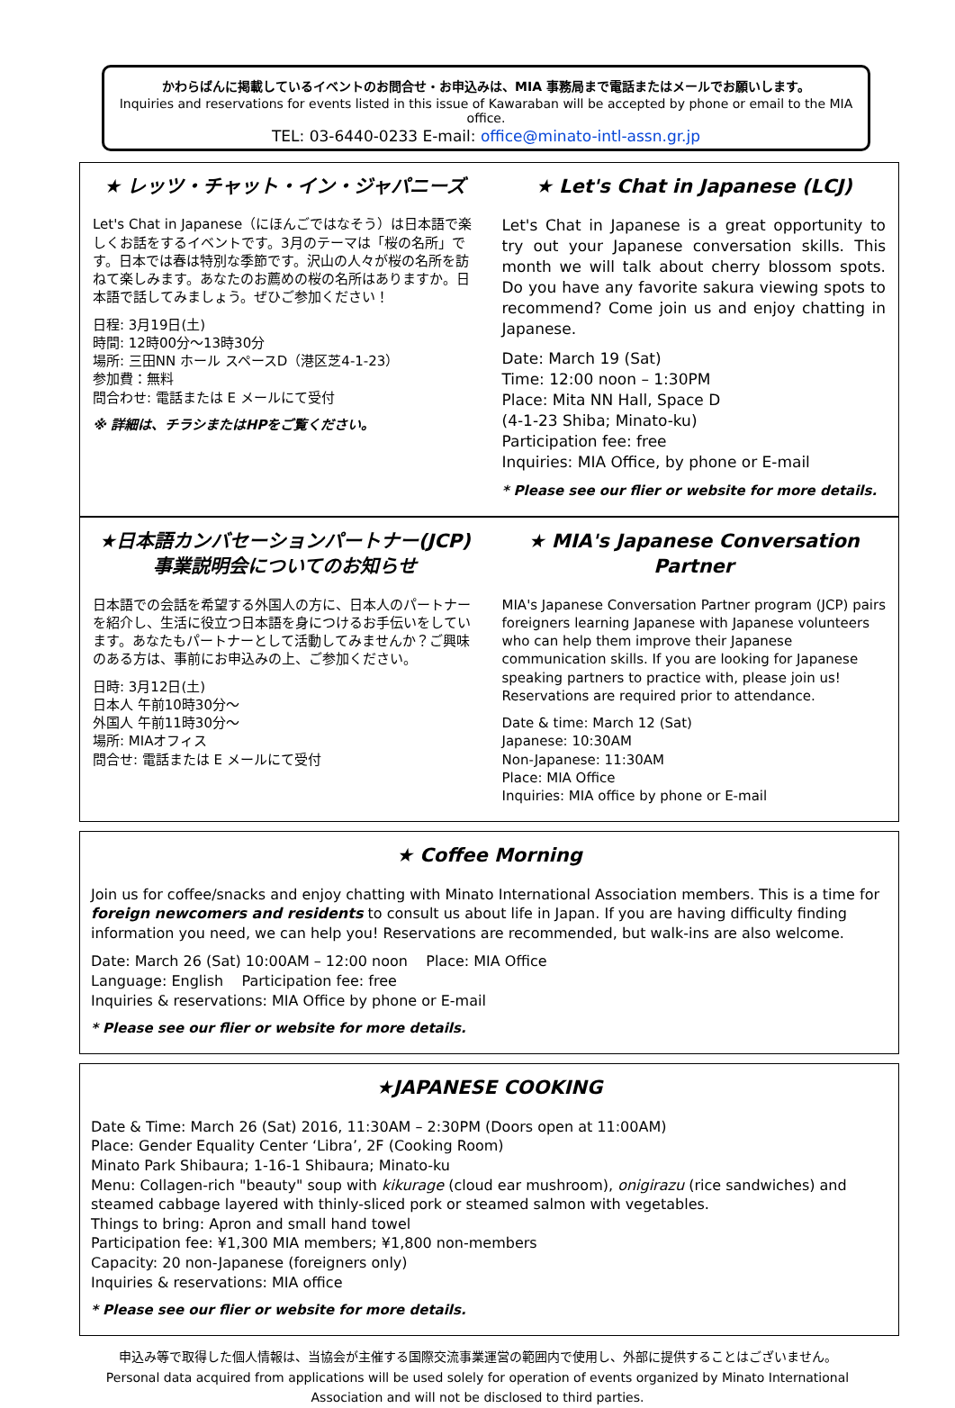かわらばんに掲載しているイベントのお問合せ・お申込みは、MIA 事務局まで電話またはメールでお願いします。
Inquiries and reservations for events listed in this issue of Kawaraban will be accepted by phone or email to the MIA office.
TEL: 03-6440-0233 E-mail: office@minato-intl-assn.gr.jp
★ レッツ・チャット・イン・ジャパニーズ
Let's Chat in Japanese（にほんごではなそう）は日本語で楽しくお話をするイベントです。3月のテーマは「桜の名所」です。日本では春は特別な季節です。沢山の人々が桜の名所を訪ねて楽しみます。あなたのお薦めの桜の名所はありますか。日本語で話してみましょう。ぜひご参加ください！
日程: 3月19日(土)
時間: 12時00分～13時30分
場所: 三田NN ホール スペースD（港区芝4-1-23）
参加費：無料
問合わせ: 電話または E メールにて受付
※ 詳細は、チラシまたはHPをご覧ください。
★ Let's Chat in Japanese (LCJ)
Let's Chat in Japanese is a great opportunity to try out your Japanese conversation skills. This month we will talk about cherry blossom spots. Do you have any favorite sakura viewing spots to recommend? Come join us and enjoy chatting in Japanese.
Date: March 19 (Sat)
Time: 12:00 noon – 1:30PM
Place: Mita NN Hall, Space D
(4-1-23 Shiba; Minato-ku)
Participation fee: free
Inquiries: MIA Office, by phone or E-mail
* Please see our flier or website for more details.
★日本語カンバセーションパートナー(JCP)
事業説明会についてのお知らせ
日本語での会話を希望する外国人の方に、日本人のパートナーを紹介し、生活に役立つ日本語を身につけるお手伝いをしています。あなたもパートナーとして活動してみませんか？ご興味のある方は、事前にお申込みの上、ご参加ください。
日時: 3月12日(土)
日本人 午前10時30分～
外国人 午前11時30分～
場所: MIAオフィス
問合せ: 電話または E メールにて受付
★ MIA's Japanese Conversation Partner
MIA's Japanese Conversation Partner program (JCP) pairs foreigners learning Japanese with Japanese volunteers who can help them improve their Japanese communication skills. If you are looking for Japanese speaking partners to practice with, please join us! Reservations are required prior to attendance.
Date & time: March 12 (Sat)
Japanese: 10:30AM
Non-Japanese: 11:30AM
Place: MIA Office
Inquiries: MIA office by phone or E-mail
★ Coffee Morning
Join us for coffee/snacks and enjoy chatting with Minato International Association members. This is a time for foreign newcomers and residents to consult us about life in Japan. If you are having difficulty finding information you need, we can help you! Reservations are recommended, but walk-ins are also welcome.
Date: March 26 (Sat) 10:00AM – 12:00 noon Place: MIA Office
Language: English Participation fee: free
Inquiries & reservations: MIA Office by phone or E-mail
* Please see our flier or website for more details.
★JAPANESE COOKING
Date & Time: March 26 (Sat) 2016, 11:30AM – 2:30PM (Doors open at 11:00AM)
Place: Gender Equality Center ‘Libra’, 2F (Cooking Room)
Minato Park Shibaura; 1-16-1 Shibaura; Minato-ku
Menu: Collagen-rich "beauty" soup with kikurage (cloud ear mushroom), onigirazu (rice sandwiches) and steamed cabbage layered with thinly-sliced pork or steamed salmon with vegetables.
Things to bring: Apron and small hand towel
Participation fee: ¥1,300 MIA members; ¥1,800 non-members
Capacity: 20 non-Japanese (foreigners only)
Inquiries & reservations: MIA office
* Please see our flier or website for more details.
申込み等で取得した個人情報は、当協会が主催する国際交流事業運営の範囲内で使用し、外部に提供することはございません。
Personal data acquired from applications will be used solely for operation of events organized by Minato International
Association and will not be disclosed to third parties.